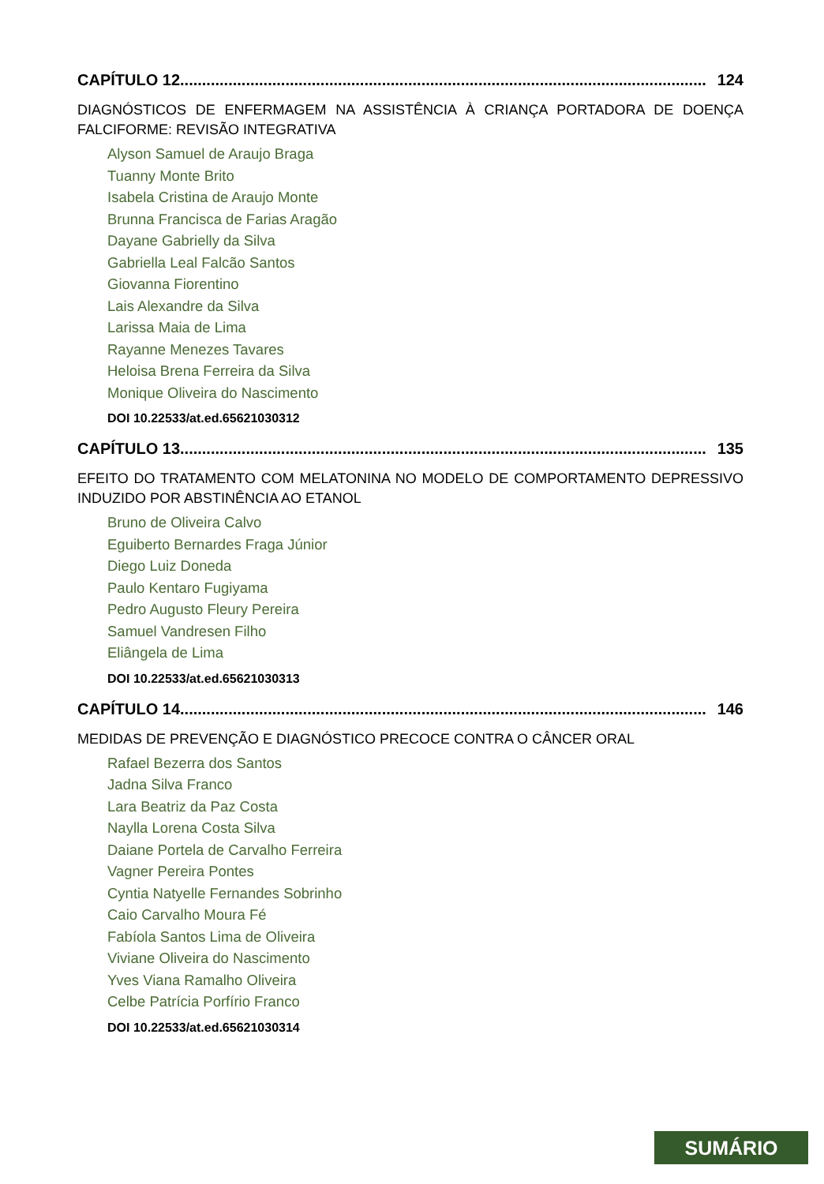CAPÍTULO 12........................................................................................................................ 124
DIAGNÓSTICOS DE ENFERMAGEM NA ASSISTÊNCIA À CRIANÇA PORTADORA DE DOENÇA FALCIFORME: REVISÃO INTEGRATIVA
Alyson Samuel de Araujo Braga
Tuanny Monte Brito
Isabela Cristina de Araujo Monte
Brunna Francisca de Farias Aragão
Dayane Gabrielly da Silva
Gabriella Leal Falcão Santos
Giovanna Fiorentino
Lais Alexandre da Silva
Larissa Maia de Lima
Rayanne Menezes Tavares
Heloisa Brena Ferreira da Silva
Monique Oliveira do Nascimento
DOI 10.22533/at.ed.65621030312
CAPÍTULO 13........................................................................................................................ 135
EFEITO DO TRATAMENTO COM MELATONINA NO MODELO DE COMPORTAMENTO DEPRESSIVO INDUZIDO POR ABSTINÊNCIA AO ETANOL
Bruno de Oliveira Calvo
Eguiberto Bernardes Fraga Júnior
Diego Luiz Doneda
Paulo Kentaro Fugiyama
Pedro Augusto Fleury Pereira
Samuel Vandresen Filho
Eliângela de Lima
DOI 10.22533/at.ed.65621030313
CAPÍTULO 14........................................................................................................................ 146
MEDIDAS DE PREVENÇÃO E DIAGNÓSTICO PRECOCE CONTRA O CÂNCER ORAL
Rafael Bezerra dos Santos
Jadna Silva Franco
Lara Beatriz da Paz Costa
Naylla Lorena Costa Silva
Daiane Portela de Carvalho Ferreira
Vagner Pereira Pontes
Cyntia Natyelle Fernandes Sobrinho
Caio Carvalho Moura Fé
Fabíola Santos Lima de Oliveira
Viviane Oliveira do Nascimento
Yves Viana Ramalho Oliveira
Celbe Patrícia Porfírio Franco
DOI 10.22533/at.ed.65621030314
SUMÁRIO